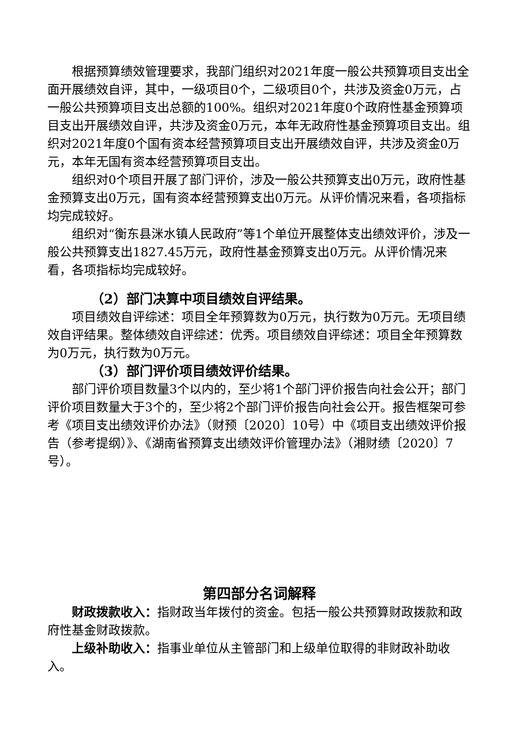根据预算绩效管理要求，我部门组织对2021年度一般公共预算项目支出全面开展绩效自评，其中，一级项目0个，二级项目0个，共涉及资金0万元，占一般公共预算项目支出总额的100%。组织对2021年度0个政府性基金预算项目支出开展绩效自评，共涉及资金0万元，本年无政府性基金预算项目支出。组织对2021年度0个国有资本经营预算项目支出开展绩效自评，共涉及资金0万元，本年无国有资本经营预算项目支出。
组织对0个项目开展了部门评价，涉及一般公共预算支出0万元，政府性基金预算支出0万元，国有资本经营预算支出0万元。从评价情况来看，各项指标均完成较好。
组织对“衡东县洣水镇人民政府”等1个单位开展整体支出绩效评价，涉及一般公共预算支出1827.45万元，政府性基金预算支出0万元。从评价情况来看，各项指标均完成较好。
（2）部门决算中项目绩效自评结果。
项目绩效自评综述：项目全年预算数为0万元，执行数为0万元。无项目绩效自评结果。整体绩效自评综述：优秀。项目绩效自评综述：项目全年预算数为0万元，执行数为0万元。
（3）部门评价项目绩效评价结果。
部门评价项目数量3个以内的，至少将1个部门评价报告向社会公开；部门评价项目数量大于3个的，至少将2个部门评价报告向社会公开。报告框架可参考《项目支出绩效评价办法》（财预〔2020〕10号）中《项目支出绩效评价报告（参考提纲）》、《湖南省预算支出绩效评价管理办法》（湘财绩〔2020〕7号）。
第四部分名词解释
财政拨款收入：指财政当年拨付的资金。包括一般公共预算财政拨款和政府性基金财政拨款。
上级补助收入：指事业单位从主管部门和上级单位取得的非财政补助收入。